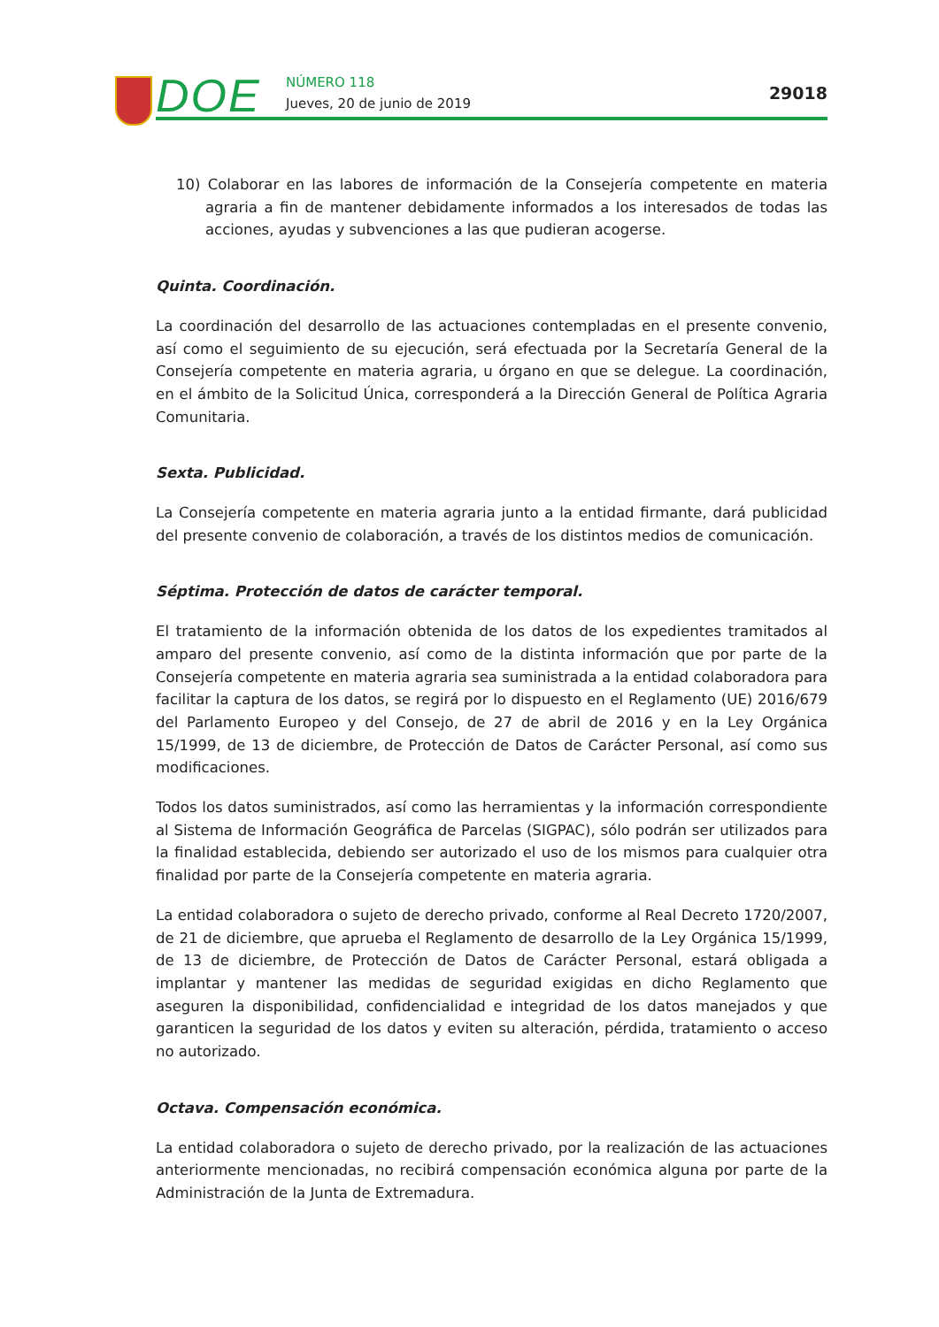DOE NÚMERO 118
Jueves, 20 de junio de 2019
29018
10) Colaborar en las labores de información de la Consejería competente en materia agraria a fin de mantener debidamente informados a los interesados de todas las acciones, ayudas y subvenciones a las que pudieran acogerse.
Quinta. Coordinación.
La coordinación del desarrollo de las actuaciones contempladas en el presente convenio, así como el seguimiento de su ejecución, será efectuada por la Secretaría General de la Consejería competente en materia agraria, u órgano en que se delegue. La coordinación, en el ámbito de la Solicitud Única, corresponderá a la Dirección General de Política Agraria Comunitaria.
Sexta. Publicidad.
La Consejería competente en materia agraria junto a la entidad firmante, dará publicidad del presente convenio de colaboración, a través de los distintos medios de comunicación.
Séptima. Protección de datos de carácter temporal.
El tratamiento de la información obtenida de los datos de los expedientes tramitados al amparo del presente convenio, así como de la distinta información que por parte de la Consejería competente en materia agraria sea suministrada a la entidad colaboradora para facilitar la captura de los datos, se regirá por lo dispuesto en el Reglamento (UE) 2016/679 del Parlamento Europeo y del Consejo, de 27 de abril de 2016 y en la Ley Orgánica 15/1999, de 13 de diciembre, de Protección de Datos de Carácter Personal, así como sus modificaciones.
Todos los datos suministrados, así como las herramientas y la información correspondiente al Sistema de Información Geográfica de Parcelas (SIGPAC), sólo podrán ser utilizados para la finalidad establecida, debiendo ser autorizado el uso de los mismos para cualquier otra finalidad por parte de la Consejería competente en materia agraria.
La entidad colaboradora o sujeto de derecho privado, conforme al Real Decreto 1720/2007, de 21 de diciembre, que aprueba el Reglamento de desarrollo de la Ley Orgánica 15/1999, de 13 de diciembre, de Protección de Datos de Carácter Personal, estará obligada a implantar y mantener las medidas de seguridad exigidas en dicho Reglamento que aseguren la disponibilidad, confidencialidad e integridad de los datos manejados y que garanticen la seguridad de los datos y eviten su alteración, pérdida, tratamiento o acceso no autorizado.
Octava. Compensación económica.
La entidad colaboradora o sujeto de derecho privado, por la realización de las actuaciones anteriormente mencionadas, no recibirá compensación económica alguna por parte de la Administración de la Junta de Extremadura.